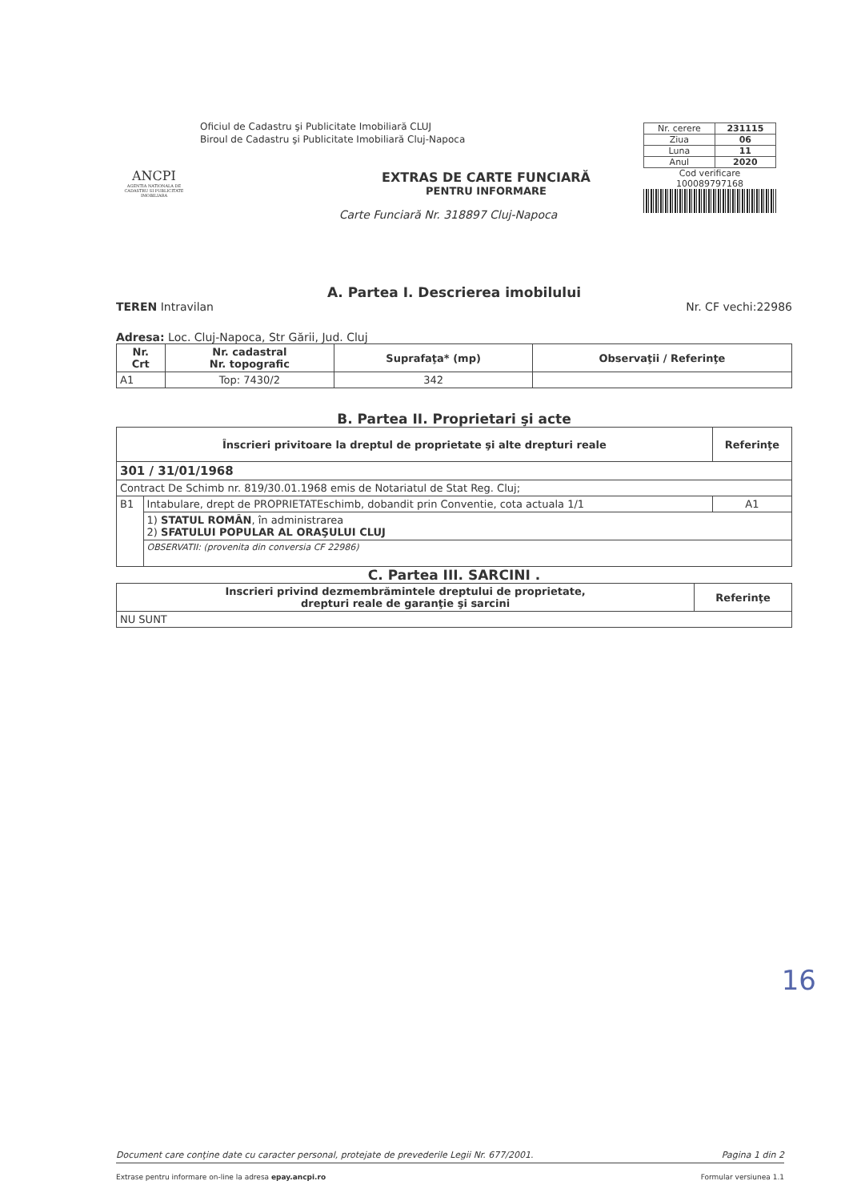ANCPI
AGENTIA NATIONALA DE CADASTRU SI PUBLICITATE IMOBILIARA
Oficiul de Cadastru şi Publicitate Imobiliară CLUJ
Biroul de Cadastru şi Publicitate Imobiliară Cluj-Napoca
EXTRAS DE CARTE FUNCIARĂ
PENTRU INFORMARE
Carte Funciară Nr. 318897 Cluj-Napoca
| Nr. cerere | 231115 |
| Ziua | 06 |
| Luna | 11 |
| Anul | 2020 |
Cod verificare
100089797168
A. Partea I. Descrierea imobilului
TEREN Intravilan Nr. CF vechi:22986
Adresa: Loc. Cluj-Napoca, Str Gării, Jud. Cluj
| Nr. Crt | Nr. cadastral Nr. topografic | Suprafaţa* (mp) | Observaţii / Referinţe |
| --- | --- | --- | --- |
| A1 | Top: 7430/2 | 342 | |
B. Partea II. Proprietari şi acte
| Înscrieri privitoare la dreptul de proprietate şi alte drepturi reale | | Referinţe |
| --- | --- | --- |
| 301 / 31/01/1968 | | |
| Contract De Schimb nr. 819/30.01.1968 emis de Notariatul de Stat Reg. Cluj; | | |
| B1 | Intabulare, drept de PROPRIETATEschimb, dobandit prin Conventie, cota actuala 1/1 | A1 |
| | 1) STATUL ROMÂN , în administrarea 2) SFATULUI POPULAR AL ORAŞULUI CLUJ | |
| | OBSERVATII: (provenita din conversia CF 22986) | |
C. Partea III. SARCINI .
| Inscrieri privind dezmembrămintele dreptului de proprietate, drepturi reale de garanţie şi sarcini | Referinţe |
| --- | --- |
| NU SUNT | |
16
Document care conţine date cu caracter personal, protejate de prevederile Legii Nr. 677/2001. Pagina 1 din 2
Extrase pentru informare on-line la adresa epay.ancpi.ro Formular versiunea 1.1